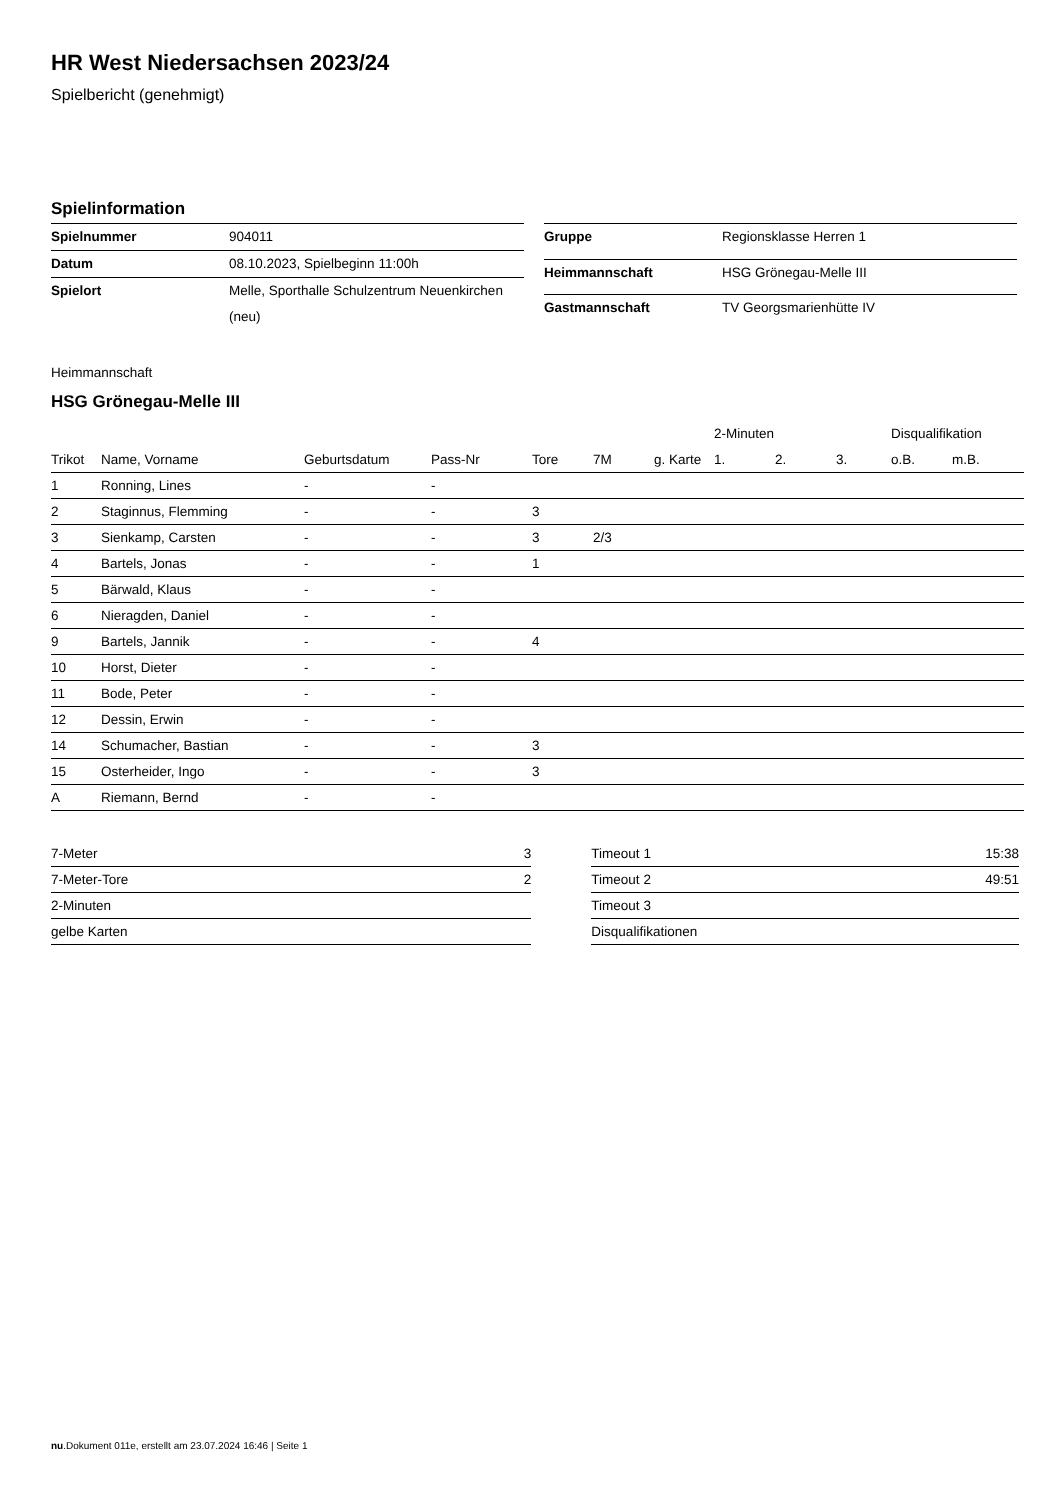HR West Niedersachsen 2023/24
Spielbericht (genehmigt)
Spielinformation
| Spielnummer | 904011 |
| Datum | 08.10.2023, Spielbeginn 11:00h |
| Spielort | Melle, Sporthalle Schulzentrum Neuenkirchen (neu) |
| Gruppe | Regionsklasse Herren 1 |
| Heimmannschaft | HSG Grönegau-Melle III |
| Gastmannschaft | TV Georgsmarienhütte IV |
Heimmannschaft
HSG Grönegau-Melle III
| | | | | | | | 2-Minuten | | | Disqualifikation | |
| --- | --- | --- | --- | --- | --- | --- | --- | --- | --- | --- | --- |
| Trikot | Name, Vorname | Geburtsdatum | Pass-Nr | Tore | 7M | g. Karte | 1. | 2. | 3. | o.B. | m.B. |
| 1 | Ronning, Lines | - | - | | | | | | | | |
| 2 | Staginnus, Flemming | - | - | 3 | | | | | | | |
| 3 | Sienkamp, Carsten | - | - | 3 | 2/3 | | | | | | |
| 4 | Bartels, Jonas | - | - | 1 | | | | | | | |
| 5 | Bärwald, Klaus | - | - | | | | | | | | |
| 6 | Nieragden, Daniel | - | - | | | | | | | | |
| 9 | Bartels, Jannik | - | - | 4 | | | | | | | |
| 10 | Horst, Dieter | - | - | | | | | | | | |
| 11 | Bode, Peter | - | - | | | | | | | | |
| 12 | Dessin, Erwin | - | - | | | | | | | | |
| 14 | Schumacher, Bastian | - | - | 3 | | | | | | | |
| 15 | Osterheider, Ingo | - | - | 3 | | | | | | | |
| A | Riemann, Bernd | - | - | | | | | | | | |
| 7-Meter | 3 |
| 7-Meter-Tore | 2 |
| 2-Minuten | |
| gelbe Karten | |
| Timeout 1 | 15:38 |
| Timeout 2 | 49:51 |
| Timeout 3 | |
| Disqualifikationen | |
nu.Dokument 011e, erstellt am 23.07.2024 16:46 | Seite 1